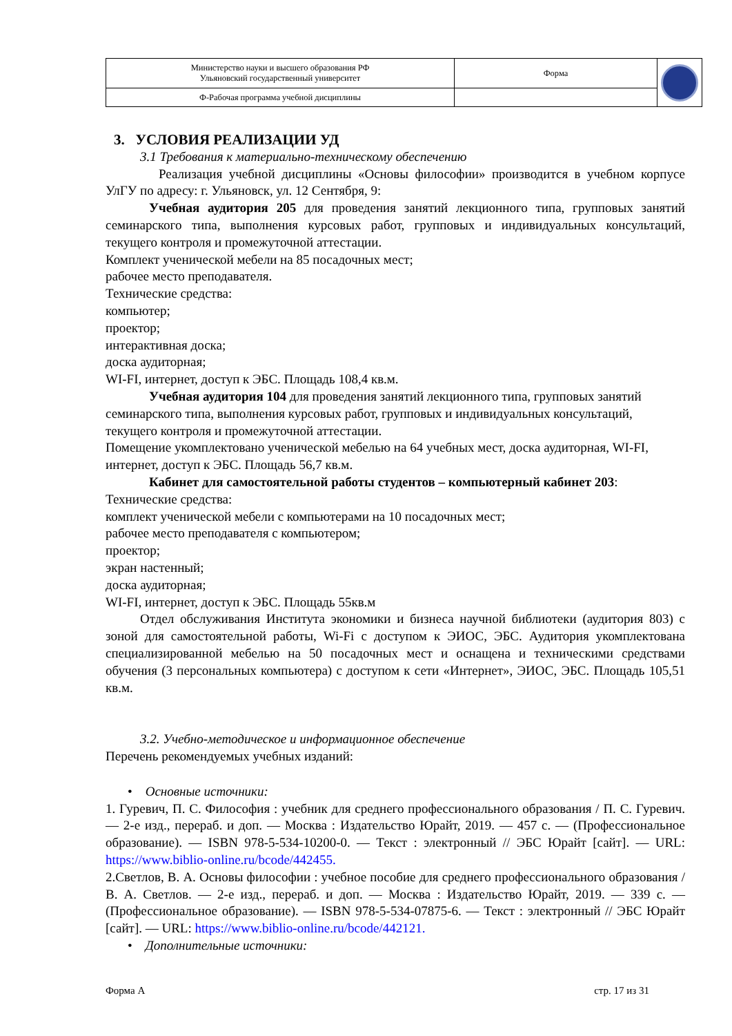| Министерство науки и высшего образования РФ Ульяновский государственный университет | Форма | |
| Ф-Рабочая программа учебной дисциплины | | |
3. УСЛОВИЯ РЕАЛИЗАЦИИ УД
3.1 Требования к материально-техническому обеспечению
Реализация учебной дисциплины «Основы философии» производится в учебном корпусе УлГУ по адресу: г. Ульяновск, ул. 12 Сентября, 9:
Учебная аудитория 205 для проведения занятий лекционного типа, групповых занятий семинарского типа, выполнения курсовых работ, групповых и индивидуальных консультаций, текущего контроля и промежуточной аттестации.
Комплект ученической мебели на 85 посадочных мест;
рабочее место преподавателя.
Технические средства:
компьютер;
проектор;
интерактивная доска;
доска аудиторная;
WI-FI, интернет, доступ к ЭБС. Площадь 108,4 кв.м.
Учебная аудитория 104 для проведения занятий лекционного типа, групповых занятий семинарского типа, выполнения курсовых работ, групповых и индивидуальных консультаций, текущего контроля и промежуточной аттестации.
Помещение укомплектовано ученической мебелью на 64 учебных мест, доска аудиторная, WI-FI, интернет, доступ к ЭБС. Площадь 56,7 кв.м.
Кабинет для самостоятельной работы студентов – компьютерный кабинет 203:
Технические средства:
комплект ученической мебели с компьютерами на 10 посадочных мест;
рабочее место преподавателя с компьютером;
проектор;
экран настенный;
доска аудиторная;
WI-FI, интернет, доступ к ЭБС. Площадь 55кв.м
Отдел обслуживания Института экономики и бизнеса научной библиотеки (аудитория 803) с зоной для самостоятельной работы, Wi-Fi с доступом к ЭИОС, ЭБС. Аудитория укомплектована специализированной мебелью на 50 посадочных мест и оснащена и техническими средствами обучения (3 персональных компьютера) с доступом к сети «Интернет», ЭИОС, ЭБС. Площадь 105,51 кв.м.
3.2. Учебно-методическое и информационное обеспечение
Перечень рекомендуемых учебных изданий:
• Основные источники:
1. Гуревич, П. С. Философия : учебник для среднего профессионального образования / П. С. Гуревич. — 2-е изд., перераб. и доп. — Москва : Издательство Юрайт, 2019. — 457 с. — (Профессиональное образование). — ISBN 978-5-534-10200-0. — Текст : электронный // ЭБС Юрайт [сайт]. — URL: https://www.biblio-online.ru/bcode/442455.
2.Светлов, В. А. Основы философии : учебное пособие для среднего профессионального образования / В. А. Светлов. — 2-е изд., перераб. и доп. — Москва : Издательство Юрайт, 2019. — 339 с. — (Профессиональное образование). — ISBN 978-5-534-07875-6. — Текст : электронный // ЭБС Юрайт [сайт]. — URL: https://www.biblio-online.ru/bcode/442121.
• Дополнительные источники:
Форма А стр. 17 из 31